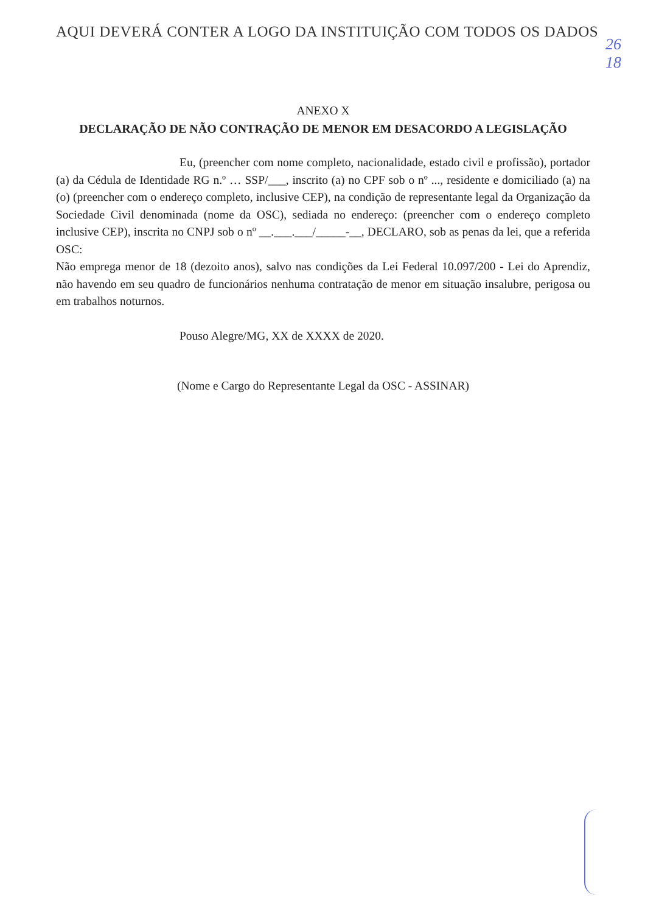AQUI DEVERÁ CONTER A LOGO DA INSTITUIÇÃO COM TODOS OS DADOS
26
18
ANEXO X
DECLARAÇÃO DE NÃO CONTRAÇÃO DE MENOR EM DESACORDO A LEGISLAÇÃO
Eu, (preencher com nome completo, nacionalidade, estado civil e profissão), portador (a) da Cédula de Identidade RG n.º … SSP/___, inscrito (a) no CPF sob o nº ..., residente e domiciliado (a) na (o) (preencher com o endereço completo, inclusive CEP), na condição de representante legal da Organização da Sociedade Civil denominada (nome da OSC), sediada no endereço: (preencher com o endereço completo inclusive CEP), inscrita no CNPJ sob o nº __.___.___/_____-__, DECLARO, sob as penas da lei, que a referida OSC:
Não emprega menor de 18 (dezoito anos), salvo nas condições da Lei Federal 10.097/200 - Lei do Aprendiz, não havendo em seu quadro de funcionários nenhuma contratação de menor em situação insalubre, perigosa ou em trabalhos noturnos.
Pouso Alegre/MG, XX de XXXX de 2020.
(Nome e Cargo do Representante Legal da OSC - ASSINAR)